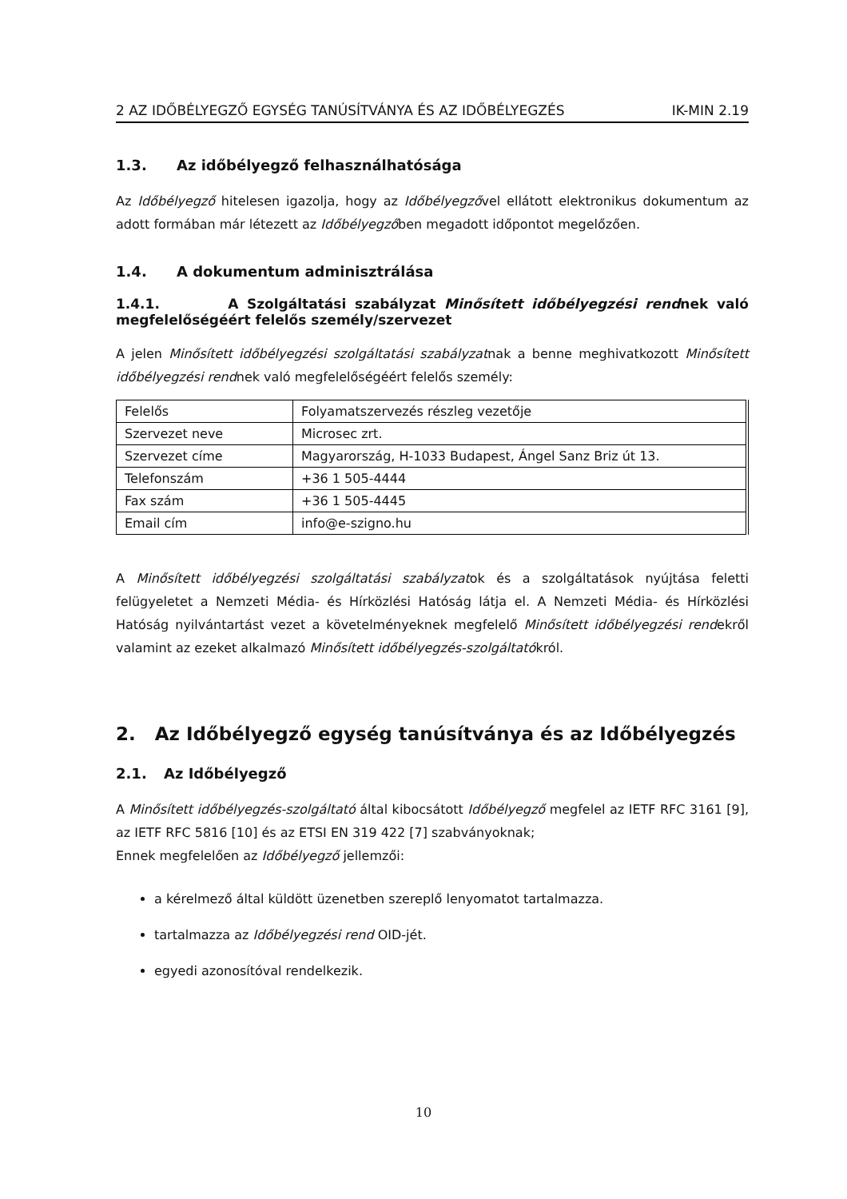2 AZ IDŐBÉLYEGZŐ EGYSÉG TANÚSÍTVÁNYA ÉS AZ IDŐBÉLYEGZÉS IK-MIN 2.19
1.3. Az időbélyegző felhasználhatósága
Az Időbélyegző hitelesen igazolja, hogy az Időbélyegzővel ellátott elektronikus dokumentum az adott formában már létezett az Időbélyegzőben megadott időpontot megelőzően.
1.4. A dokumentum adminisztrálása
1.4.1. A Szolgáltatási szabályzat Minősített időbélyegzési rendnek való megfelelőségéért felelős személy/szervezet
A jelen Minősített időbélyegzési szolgáltatási szabályzatnak a benne meghivatkozott Minősített időbélyegzési rendnek való megfelelőségéért felelős személy:
| Felelős | Folyamatszervezés részleg vezetője |
| Szervezet neve | Microsec zrt. |
| Szervezet címe | Magyarország, H-1033 Budapest, Ángel Sanz Briz út 13. |
| Telefonszám | +36 1 505-4444 |
| Fax szám | +36 1 505-4445 |
| Email cím | info@e-szigno.hu |
A Minősített időbélyegzési szolgáltatási szabályzatok és a szolgáltatások nyújtása feletti felügyeletet a Nemzeti Média- és Hírközlési Hatóság látja el. A Nemzeti Média- és Hírközlési Hatóság nyilvántartást vezet a követelményeknek megfelelő Minősített időbélyegzési rendekről valamint az ezeket alkalmazó Minősített időbélyegzés-szolgáltatókról.
2. Az Időbélyegző egység tanúsítványa és az Időbélyegzés
2.1. Az Időbélyegző
A Minősített időbélyegzés-szolgáltató által kibocsátott Időbélyegző megfelel az IETF RFC 3161 [9], az IETF RFC 5816 [10] és az ETSI EN 319 422 [7] szabványoknak;
Ennek megfelelően az Időbélyegző jellemzői:
a kérelmező által küldött üzenetben szereplő lenyomatot tartalmazza.
tartalmazza az Időbélyegzési rend OID-jét.
egyedi azonosítóval rendelkezik.
10